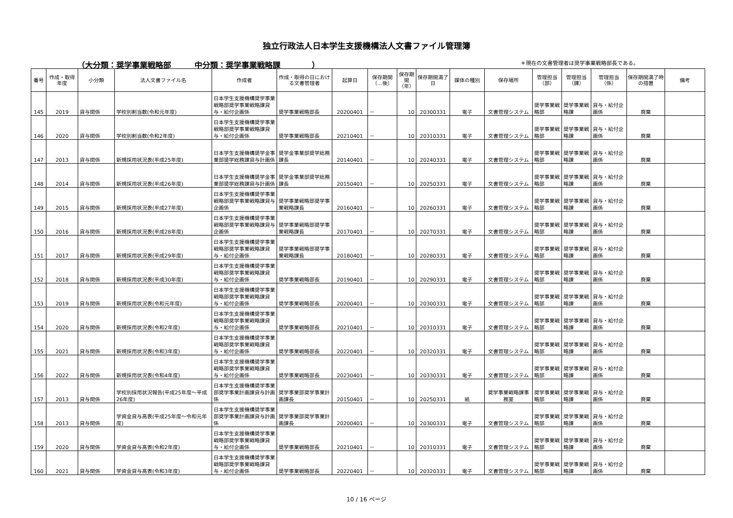独立行政法人日本学生支援機構法人文書ファイル管理簿
（大分類：奨学事業戦略部　　　中分類：奨学事業戦略課　　　　） ＊現在の文書管理者は奨学事業戦略部長である。
| 番号 | 作成・取得年度 | 小分類 | 法人文書ファイル名 | 作成者 | 作成・取得の日における文書管理者 | 起算日 | 保存期間（…後） | 保存期間（年） | 保存期間満了日 | 媒体の種別 | 保存場所 | 管理担当（部） | 管理担当（課） | 管理担当（係） | 保存期間満了時の措置 | 備考 |
| --- | --- | --- | --- | --- | --- | --- | --- | --- | --- | --- | --- | --- | --- | --- | --- | --- |
| 145 | 2019 | 貸与関係 | 学校別割当数(令和元年度) | 日本学生支援機構奨学事業戦略部奨学事業戦略課貸与・給付企画係 | 奨学事業戦略部長 | 20200401 | － | 10 | 20300331 | 電子 | 文書管理システム | 奨学事業戦略部 | 奨学事業戦略課 | 貸与・給付企画係 | 廃棄 | |
| 146 | 2020 | 貸与関係 | 学校別割当数(令和2年度) | 日本学生支援機構奨学事業戦略部奨学事業戦略課貸与・給付企画係 | 奨学事業戦略部長 | 20210401 | － | 10 | 20310331 | 電子 | 文書管理システム | 奨学事業戦略部 | 奨学事業戦略課 | 貸与・給付企画係 | 廃棄 | |
| 147 | 2013 | 貸与関係 | 新規採用状況表(平成25年度) | 日本学生支援機構奨学金事業部奨学総務課貸与計画係 | 奨学金事業部奨学総務課長 | 20140401 | － | 10 | 20240331 | 電子 | 文書管理システム | 奨学事業戦略部 | 奨学事業戦略課 | 貸与・給付企画係 | 廃棄 | |
| 148 | 2014 | 貸与関係 | 新規採用状況表(平成26年度) | 日本学生支援機構奨学金事業部奨学総務課貸与計画係 | 奨学金事業部奨学総務課長 | 20150401 | － | 10 | 20250331 | 電子 | 文書管理システム | 奨学事業戦略部 | 奨学事業戦略課 | 貸与・給付企画係 | 廃棄 | |
| 149 | 2015 | 貸与関係 | 新規採用状況表(平成27年度) | 日本学生支援機構奨学事業戦略部奨学事業戦略課貸与企画係 | 奨学事業戦略部奨学事業戦略課長 | 20160401 | － | 10 | 20260331 | 電子 | 文書管理システム | 奨学事業戦略部 | 奨学事業戦略課 | 貸与・給付企画係 | 廃棄 | |
| 150 | 2016 | 貸与関係 | 新規採用状況表(平成28年度) | 日本学生支援機構奨学事業戦略部奨学事業戦略課貸与企画係 | 奨学事業戦略部奨学事業戦略課長 | 20170401 | － | 10 | 20270331 | 電子 | 文書管理システム | 奨学事業戦略部 | 奨学事業戦略課 | 貸与・給付企画係 | 廃棄 | |
| 151 | 2017 | 貸与関係 | 新規採用状況表(平成29年度) | 日本学生支援機構奨学事業戦略部奨学事業戦略課貸与・給付企画係 | 奨学事業戦略部奨学事業戦略課長 | 20180401 | － | 10 | 20280331 | 電子 | 文書管理システム | 奨学事業戦略部 | 奨学事業戦略課 | 貸与・給付企画係 | 廃棄 | |
| 152 | 2018 | 貸与関係 | 新規採用状況表(平成30年度) | 日本学生支援機構奨学事業戦略部奨学事業戦略課貸与・給付企画係 | 奨学事業戦略部長 | 20190401 | － | 10 | 20290331 | 電子 | 文書管理システム | 奨学事業戦略部 | 奨学事業戦略課 | 貸与・給付企画係 | 廃棄 | |
| 153 | 2019 | 貸与関係 | 新規採用状況表(令和元年度) | 日本学生支援機構奨学事業戦略部奨学事業戦略課貸与・給付企画係 | 奨学事業戦略部長 | 20200401 | － | 10 | 20300331 | 電子 | 文書管理システム | 奨学事業戦略部 | 奨学事業戦略課 | 貸与・給付企画係 | 廃棄 | |
| 154 | 2020 | 貸与関係 | 新規採用状況表(令和2年度) | 日本学生支援機構奨学事業戦略部奨学事業戦略課貸与・給付企画係 | 奨学事業戦略部長 | 20210401 | － | 10 | 20310331 | 電子 | 文書管理システム | 奨学事業戦略部 | 奨学事業戦略課 | 貸与・給付企画係 | 廃棄 | |
| 155 | 2021 | 貸与関係 | 新規採用状況表(令和3年度) | 日本学生支援機構奨学事業戦略部奨学事業戦略課貸与・給付企画係 | 奨学事業戦略部長 | 20220401 | － | 10 | 20320331 | 電子 | 文書管理システム | 奨学事業戦略部 | 奨学事業戦略課 | 貸与・給付企画係 | 廃棄 | |
| 156 | 2022 | 貸与関係 | 新規採用状況表(令和4年度) | 日本学生支援機構奨学事業戦略部奨学事業戦略課貸与・給付企画係 | 奨学事業戦略部長 | 20230401 | － | 10 | 20330331 | 電子 | 文書管理システム | 奨学事業戦略部 | 奨学事業戦略課 | 貸与・給付企画係 | 廃棄 | |
| 157 | 2013 | 貸与関係 | 学校別採用状況報告(平成25年度～平成26年度) | 日本学生支援機構奨学事業部奨学事業計画課貸与計画係 | 奨学事業部奨学事業計画課長 | 20150401 | － | 10 | 20250331 | 紙 | 奨学事業戦略課事務室 | 奨学事業戦略部 | 奨学事業戦略課 | 貸与・給付企画係 | 廃棄 | |
| 158 | 2013 | 貸与関係 | 学資金貸与高表(平成25年度～令和元年度) | 日本学生支援機構奨学事業部奨学事業計画課貸与計画係 | 奨学事業部奨学事業計画課長 | 20200401 | － | 10 | 20300331 | 電子 | 文書管理システム | 奨学事業戦略部 | 奨学事業戦略課 | 貸与・給付企画係 | 廃棄 | |
| 159 | 2020 | 貸与関係 | 学資金貸与高表(令和2年度) | 日本学生支援機構奨学事業戦略部奨学事業戦略課貸与・給付企画係 | 奨学事業戦略部長 | 20210401 | － | 10 | 20310331 | 電子 | 文書管理システム | 奨学事業戦略部 | 奨学事業戦略課 | 貸与・給付企画係 | 廃棄 | |
| 160 | 2021 | 貸与関係 | 学資金貸与高表(令和3年度) | 日本学生支援機構奨学事業戦略部奨学事業戦略課貸与・給付企画係 | 奨学事業戦略部長 | 20220401 | － | 10 | 20320331 | 電子 | 文書管理システム | 奨学事業戦略部 | 奨学事業戦略課 | 貸与・給付企画係 | 廃棄 | |
10 / 16 ページ